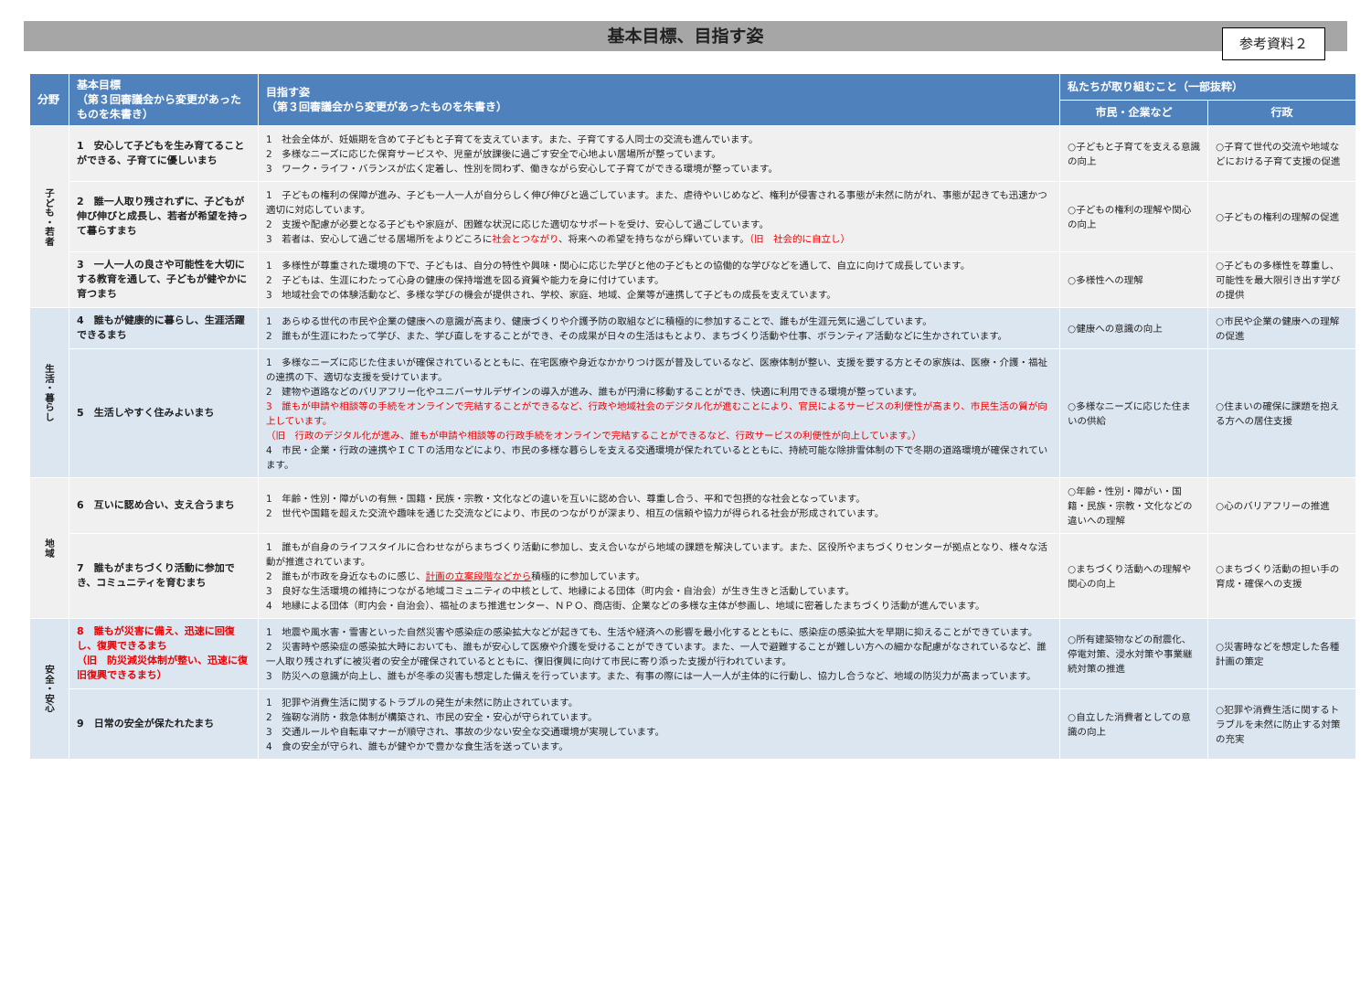基本目標、目指す姿 参考資料２
| 分野 | 基本目標 （第３回審議会から変更があったものを朱書き） | 目指す姿 （第３回審議会から変更があったものを朱書き） | 私たちが取り組むこと（一部抜粋） | |
| --- | --- | --- | --- | --- |
| | | | 市民・企業など | 行政 |
| 子ども・若者 | 1 安心して子どもを生み育てることができる、子育てに優しいまち | 1 社会全体が、妊娠期を含めて子どもと子育てを支えています。また、子育てする人同士の交流も進んでいます。 2 多様なニーズに応じた保育サービスや、児童が放課後に過ごす安全で心地よい居場所が整っています。 3 ワーク・ライフ・バランスが広く定着し、性別を問わず、働きながら安心して子育てができる環境が整っています。 | ○子どもと子育てを支える意識の向上 | ○子育て世代の交流や地域などにおける子育て支援の促進 |
| | 2 誰一人取り残されずに、子どもが伸び伸びと成長し、若者が希望を持って暮らすまち | 1 子どもの権利の保障が進み、子ども一人一人が自分らしく伸び伸びと過ごしています。また、虐待やいじめなど、権利が侵害される事態が未然に防がれ、事態が起きても迅速かつ適切に対応しています。 2 支援や配慮が必要となる子どもや家庭が、困難な状況に応じた適切なサポートを受け、安心して過ごしています。 3 若者は、安心して過ごせる居場所をよりどころに 社会とつながり 、将来への希望を持ちながら輝いています。 （旧 社会的に自立し） | ○子どもの権利の理解や関心の向上 | ○子どもの権利の理解の促進 |
| | 3 一人一人の良さや可能性を大切にする教育を通して、子どもが健やかに育つまち | 1 多様性が尊重された環境の下で、子どもは、自分の特性や興味・関心に応じた学びと他の子どもとの協働的な学びなどを通して、自立に向けて成長しています。 2 子どもは、生涯にわたって心身の健康の保持増進を図る資質や能力を身に付けています。 3 地域社会での体験活動など、多様な学びの機会が提供され、学校、家庭、地域、企業等が連携して子どもの成長を支えています。 | ○多様性への理解 | ○子どもの多様性を尊重し、可能性を最大限引き出す学びの提供 |
| 生活・暮らし | 4 誰もが健康的に暮らし、生涯活躍できるまち | 1 あらゆる世代の市民や企業の健康への意識が高まり、健康づくりや介護予防の取組などに積極的に参加することで、誰もが生涯元気に過ごしています。 2 誰もが生涯にわたって学び、また、学び直しをすることができ、その成果が日々の生活はもとより、まちづくり活動や仕事、ボランティア活動などに生かされています。 | ○健康への意識の向上 | ○市民や企業の健康への理解の促進 |
| | 5 生活しやすく住みよいまち | 1 多様なニーズに応じた住まいが確保されているとともに、在宅医療や身近なかかりつけ医が普及しているなど、医療体制が整い、支援を要する方とその家族は、医療・介護・福祉の連携の下、適切な支援を受けています。 2 建物や道路などのバリアフリー化やユニバーサルデザインの導入が進み、誰もが円滑に移動することができ、快適に利用できる環境が整っています。 3 誰もが申請や相談等の手続をオンラインで完結することができるなど、行政や地域社会のデジタル化が進むことにより、官民によるサービスの利便性が高まり、市民生活の質が向上しています。 （旧 行政のデジタル化が進み、誰もが申請や相談等の行政手続をオンラインで完結することができるなど、行政サービスの利便性が向上しています。） 4 市民・企業・行政の連携やＩＣＴの活用などにより、市民の多様な暮らしを支える交通環境が保たれているとともに、持続可能な除排雪体制の下で冬期の道路環境が確保されています。 | ○多様なニーズに応じた住まいの供給 | ○住まいの確保に課題を抱える方への居住支援 |
| 地域 | 6 互いに認め合い、支え合うまち | 1 年齢・性別・障がいの有無・国籍・民族・宗教・文化などの違いを互いに認め合い、尊重し合う、平和で包摂的な社会となっています。 2 世代や国籍を超えた交流や趣味を通じた交流などにより、市民のつながりが深まり、相互の信頼や協力が得られる社会が形成されています。 | ○年齢・性別・障がい・国籍・民族・宗教・文化などの違いへの理解 | ○心のバリアフリーの推進 |
| | 7 誰もがまちづくり活動に参加でき、コミュニティを育むまち | 1 誰もが自身のライフスタイルに合わせながらまちづくり活動に参加し、支え合いながら地域の課題を解決しています。また、区役所やまちづくりセンターが拠点となり、様々な活動が推進されています。 2 誰もが市政を身近なものに感じ、 計画の立案段階などから 積極的に参加しています。 3 良好な生活環境の維持につながる地域コミュニティの中核として、地縁による団体（町内会・自治会）が生き生きと活動しています。 4 地縁による団体（町内会・自治会）、福祉のまち推進センター、ＮＰＯ、商店街、企業などの多様な主体が参画し、地域に密着したまちづくり活動が進んでいます。 | ○まちづくり活動への理解や関心の向上 | ○まちづくり活動の担い手の育成・確保への支援 |
| 安全・安心 | 8 誰もが災害に備え、迅速に回復し、復興できるまち （旧 防災減災体制が整い、迅速に復旧復興できるまち） | 1 地震や風水害・雪害といった自然災害や感染症の感染拡大などが起きても、生活や経済への影響を最小化するとともに、感染症の感染拡大を早期に抑えることができています。 2 災害時や感染症の感染拡大時においても、誰もが安心して医療や介護を受けることができています。また、一人で避難することが難しい方への細かな配慮がなされているなど、誰一人取り残されずに被災者の安全が確保されているとともに、復旧復興に向けて市民に寄り添った支援が行われています。 3 防災への意識が向上し、誰もが冬季の災害も想定した備えを行っています。また、有事の際には一人一人が主体的に行動し、協力し合うなど、地域の防災力が高まっています。 | ○所有建築物などの耐震化、停電対策、浸水対策や事業継続対策の推進 | ○災害時などを想定した各種計画の策定 |
| | 9 日常の安全が保たれたまち | 1 犯罪や消費生活に関するトラブルの発生が未然に防止されています。 2 強靭な消防・救急体制が構築され、市民の安全・安心が守られています。 3 交通ルールや自転車マナーが順守され、事故の少ない安全な交通環境が実現しています。 4 食の安全が守られ、誰もが健やかで豊かな食生活を送っています。 | ○自立した消費者としての意識の向上 | ○犯罪や消費生活に関するトラブルを未然に防止する対策の充実 |